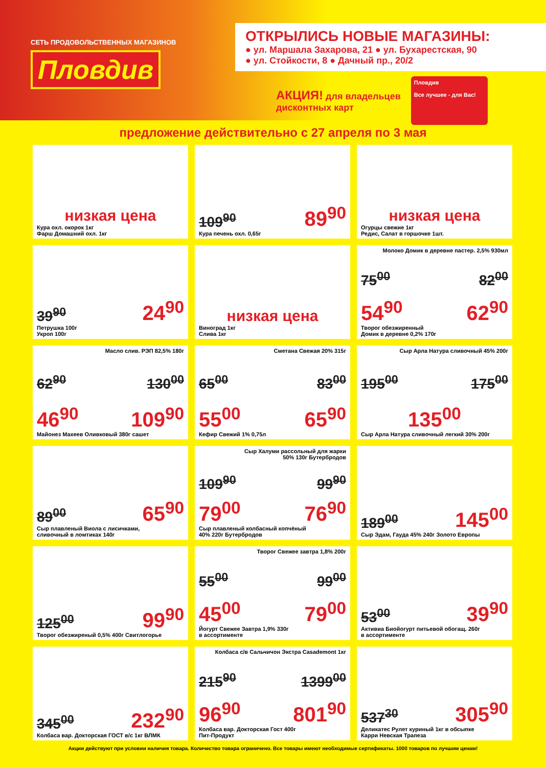СЕТЬ ПРОДОВОЛЬСТВЕННЫХ МАГАЗИНОВ
Пловдив
ОТКРЫЛИСЬ НОВЫЕ МАГАЗИНЫ:
● ул. Маршала Захарова, 21 ● ул. Бухарестская, 90
● ул. Стойкости, 8 ● Дачный пр., 20/2
АКЦИЯ! для владельцев
дисконтных карт
Пловдив
Все лучшее - для Вас!
предложение действительно с 27 апреля по 3 мая
низкая цена
Кура охл. окорок 1кг
Фарш Домашний охл. 1кг
109<sup>90</sup> 89<sup>90</sup>
Кура печень охл. 0,65г
низкая цена
Огурцы свежие 1кг
Редис, Салат в горшочке 1шт.
39<sup>90</sup> 24<sup>90</sup>
Петрушка 100г
Укроп 100г
низкая цена
Виноград 1кг
Слива 1кг
Молоко Домик в деревне пастер. 2,5% 930мл
75<sup>00</sup> 82<sup>00</sup>
54<sup>90</sup> 62<sup>90</sup>
Творог обезжиренный
Домик в деревне 0,2% 170г
Масло слив. РЭП 82,5% 180г
62<sup>90</sup> 130<sup>00</sup>
46<sup>90</sup> 109<sup>90</sup>
Майонез Махеев Оливковый 380г сашет
Сметана Свежая 20% 315г
65<sup>00</sup> 83<sup>00</sup>
55<sup>00</sup> 65<sup>90</sup>
Кефир Свежий 1% 0,75л
Сыр Арла Натура сливочный 45% 200г
195<sup>00</sup> 175<sup>00</sup>
135<sup>00</sup>
Сыр Арла Натура сливочный легкий 30% 200г
89<sup>00</sup> 65<sup>90</sup>
Сыр плавленый Виола с лисичками,
сливочный в ломтиках 140г
Сыр Халуми рассольный для жарки
50% 130г Бутербродов
109<sup>90</sup> 99<sup>90</sup>
79<sup>00</sup> 76<sup>90</sup>
Сыр плавленый колбасный копчёный
40% 220г Бутербродов
189<sup>00</sup> 145<sup>00</sup>
Сыр Эдам, Гауда 45% 240г Золото Европы
125<sup>00</sup> 99<sup>90</sup>
Творог обезжиреный 0,5% 400г Свитлогорье
Творог Свежее завтра 1,8% 200г
55<sup>00</sup> 99<sup>00</sup>
45<sup>00</sup> 79<sup>00</sup>
Йогурт Свежее Завтра 1,9% 330г
в ассортименте
53<sup>00</sup> 39<sup>90</sup>
Активиа Биойогурт питьевой обогащ. 260г
в ассортименте
345<sup>00</sup> 232<sup>90</sup>
Колбаса вар. Докторская ГОСТ в/с 1кг ВЛМК
Колбаса с/в Сальчичон Экстра Casademont 1кг
215<sup>90</sup> 1399<sup>00</sup>
96<sup>90</sup> 801<sup>90</sup>
Колбаса вар. Докторская Гост 400г
Пит-Продукт
537<sup>30</sup> 305<sup>90</sup>
Деликатес Рулет куриный 1кг в обсыпке
Карри Невская Трапеза
Акции действуют при условии наличия товара. Количество товара ограничено. Все товары имеют необходимые сертификаты. 1000 товаров по лучшим ценам!